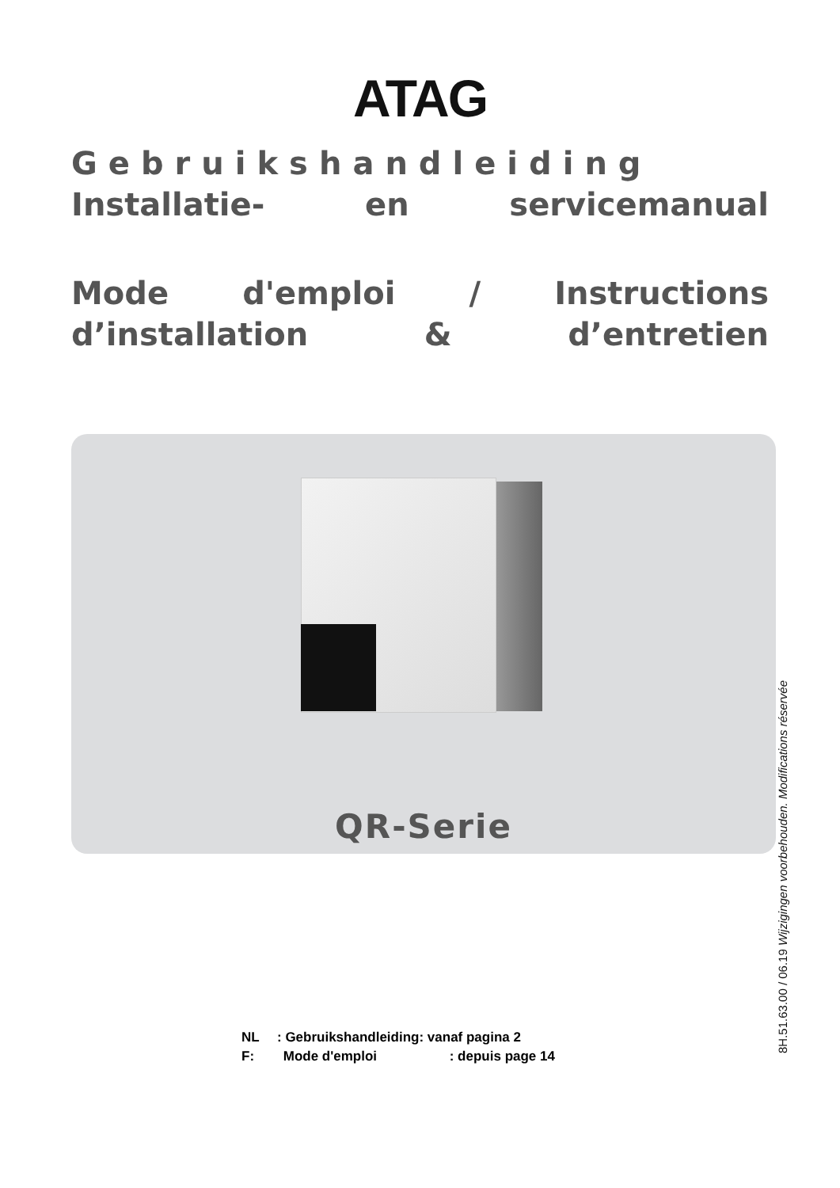ATAG
Gebruikshandleiding
Installatie- en servicemanual
Mode d'emploi / Instructions
d’installation & d’entretien
QR-Serie
NL: Gebruikshandleiding: vanaf pagina 2
F: Mode d'emploi: depuis page 14
8H.51.63.00 / 06.19 Wijzigingen voorbehouden. Modifications réservée